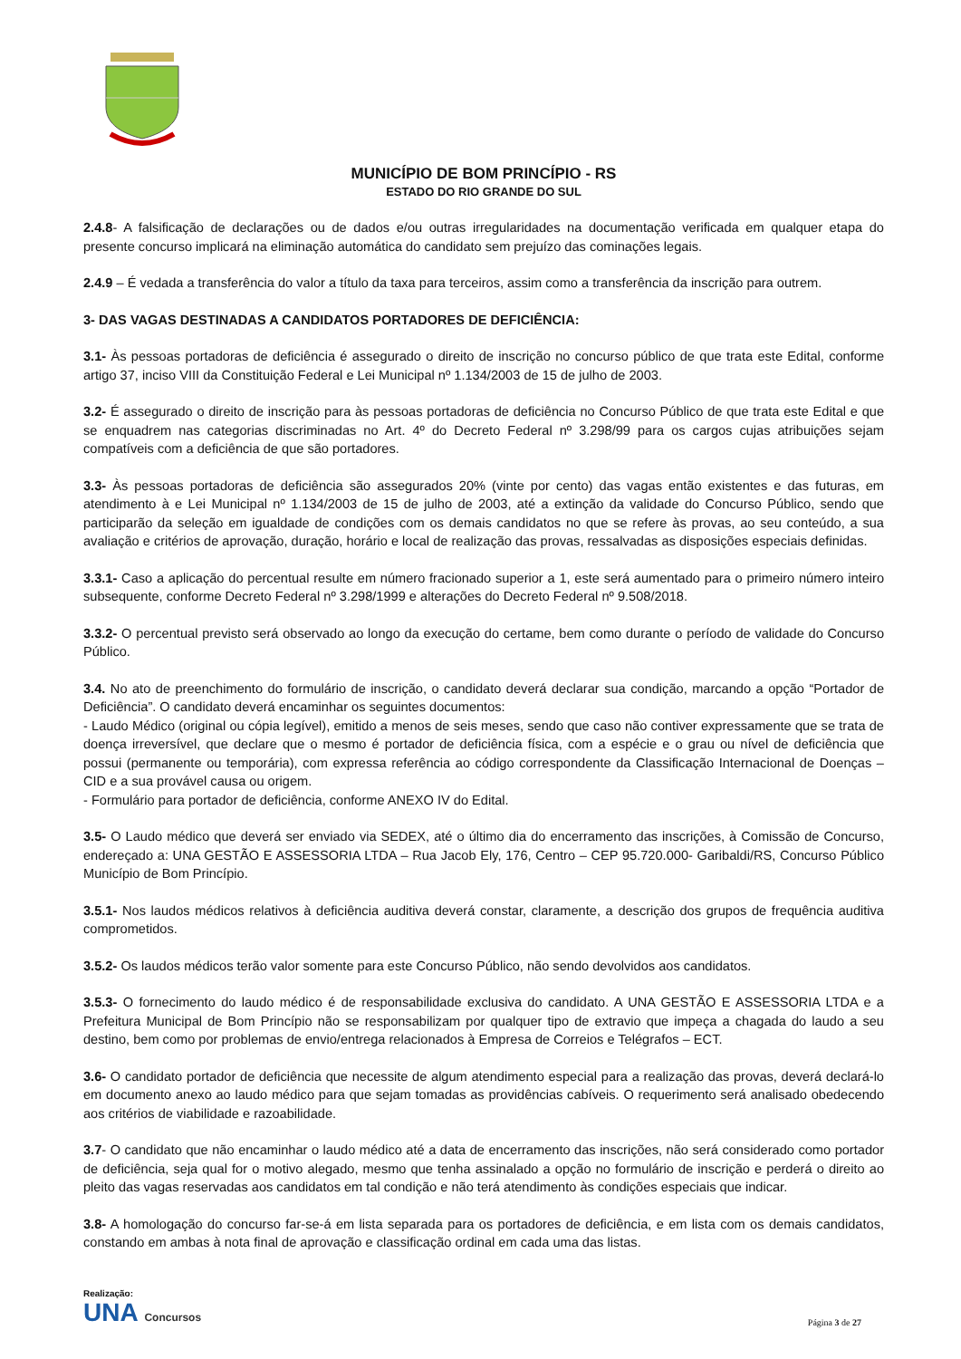MUNICÍPIO DE BOM PRINCÍPIO - RS
ESTADO DO RIO GRANDE DO SUL
2.4.8- A falsificação de declarações ou de dados e/ou outras irregularidades na documentação verificada em qualquer etapa do presente concurso implicará na eliminação automática do candidato sem prejuízo das cominações legais.
2.4.9 – É vedada a transferência do valor a título da taxa para terceiros, assim como a transferência da inscrição para outrem.
3- DAS VAGAS DESTINADAS A CANDIDATOS PORTADORES DE DEFICIÊNCIA:
3.1- Às pessoas portadoras de deficiência é assegurado o direito de inscrição no concurso público de que trata este Edital, conforme artigo 37, inciso VIII da Constituição Federal e Lei Municipal nº 1.134/2003 de 15 de julho de 2003.
3.2- É assegurado o direito de inscrição para às pessoas portadoras de deficiência no Concurso Público de que trata este Edital e que se enquadrem nas categorias discriminadas no Art. 4º do Decreto Federal nº 3.298/99 para os cargos cujas atribuições sejam compatíveis com a deficiência de que são portadores.
3.3- Às pessoas portadoras de deficiência são assegurados 20% (vinte por cento) das vagas então existentes e das futuras, em atendimento à e Lei Municipal nº 1.134/2003 de 15 de julho de 2003, até a extinção da validade do Concurso Público, sendo que participarão da seleção em igualdade de condições com os demais candidatos no que se refere às provas, ao seu conteúdo, a sua avaliação e critérios de aprovação, duração, horário e local de realização das provas, ressalvadas as disposições especiais definidas.
3.3.1- Caso a aplicação do percentual resulte em número fracionado superior a 1, este será aumentado para o primeiro número inteiro subsequente, conforme Decreto Federal nº 3.298/1999 e alterações do Decreto Federal nº 9.508/2018.
3.3.2- O percentual previsto será observado ao longo da execução do certame, bem como durante o período de validade do Concurso Público.
3.4. No ato de preenchimento do formulário de inscrição, o candidato deverá declarar sua condição, marcando a opção “Portador de Deficiência”. O candidato deverá encaminhar os seguintes documentos:
- Laudo Médico (original ou cópia legível), emitido a menos de seis meses, sendo que caso não contiver expressamente que se trata de doença irreversível, que declare que o mesmo é portador de deficiência física, com a espécie e o grau ou nível de deficiência que possui (permanente ou temporária), com expressa referência ao código correspondente da Classificação Internacional de Doenças – CID e a sua provável causa ou origem.
- Formulário para portador de deficiência, conforme ANEXO IV do Edital.
3.5- O Laudo médico que deverá ser enviado via SEDEX, até o último dia do encerramento das inscrições, à Comissão de Concurso, endereçado a: UNA GESTÃO E ASSESSORIA LTDA – Rua Jacob Ely, 176, Centro – CEP 95.720.000- Garibaldi/RS, Concurso Público Município de Bom Princípio.
3.5.1- Nos laudos médicos relativos à deficiência auditiva deverá constar, claramente, a descrição dos grupos de frequência auditiva comprometidos.
3.5.2- Os laudos médicos terão valor somente para este Concurso Público, não sendo devolvidos aos candidatos.
3.5.3- O fornecimento do laudo médico é de responsabilidade exclusiva do candidato. A UNA GESTÃO E ASSESSORIA LTDA e a Prefeitura Municipal de Bom Princípio não se responsabilizam por qualquer tipo de extravio que impeça a chagada do laudo a seu destino, bem como por problemas de envio/entrega relacionados à Empresa de Correios e Telégrafos – ECT.
3.6- O candidato portador de deficiência que necessite de algum atendimento especial para a realização das provas, deverá declará-lo em documento anexo ao laudo médico para que sejam tomadas as providências cabíveis. O requerimento será analisado obedecendo aos critérios de viabilidade e razoabilidade.
3.7- O candidato que não encaminhar o laudo médico até a data de encerramento das inscrições, não será considerado como portador de deficiência, seja qual for o motivo alegado, mesmo que tenha assinalado a opção no formulário de inscrição e perderá o direito ao pleito das vagas reservadas aos candidatos em tal condição e não terá atendimento às condições especiais que indicar.
3.8- A homologação do concurso far-se-á em lista separada para os portadores de deficiência, e em lista com os demais candidatos, constando em ambas à nota final de aprovação e classificação ordinal em cada uma das listas.
Realização:
UNA Concursos
Página 3 de 27